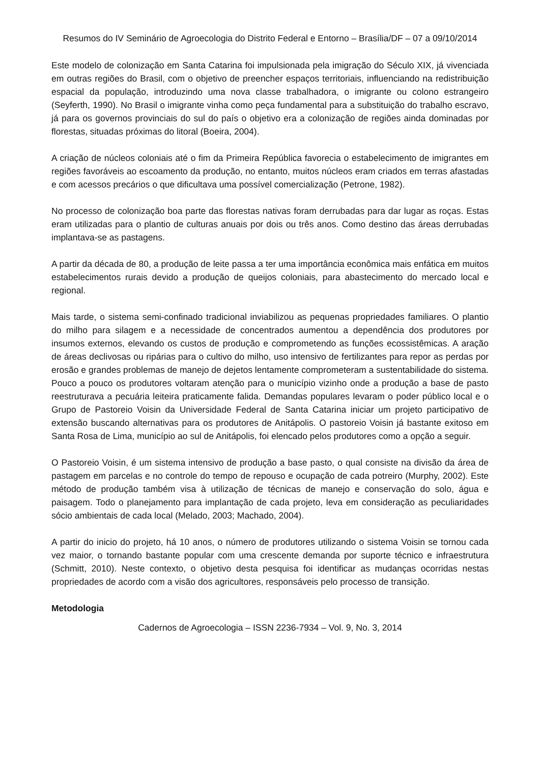Resumos do IV Seminário de Agroecologia do Distrito Federal e Entorno – Brasília/DF – 07 a 09/10/2014
Este modelo de colonização em Santa Catarina foi impulsionada pela imigração do Século XIX, já vivenciada em outras regiões do Brasil, com o objetivo de preencher espaços territoriais, influenciando na redistribuição espacial da população, introduzindo uma nova classe trabalhadora, o imigrante ou colono estrangeiro (Seyferth, 1990). No Brasil o imigrante vinha como peça fundamental para a substituição do trabalho escravo, já para os governos provinciais do sul do país o objetivo era a colonização de regiões ainda dominadas por florestas, situadas próximas do litoral (Boeira, 2004).
A criação de núcleos coloniais até o fim da Primeira República favorecia o estabelecimento de imigrantes em regiões favoráveis ao escoamento da produção, no entanto, muitos núcleos eram criados em terras afastadas e com acessos precários o que dificultava uma possível comercialização (Petrone, 1982).
No processo de colonização boa parte das florestas nativas foram derrubadas para dar lugar as roças. Estas eram utilizadas para o plantio de culturas anuais por dois ou três anos. Como destino das áreas derrubadas implantava-se as pastagens.
A partir da década de 80, a produção de leite passa a ter uma importância econômica mais enfática em muitos estabelecimentos rurais devido a produção de queijos coloniais, para abastecimento do mercado local e regional.
Mais tarde, o sistema semi-confinado tradicional inviabilizou as pequenas propriedades familiares. O plantio do milho para silagem e a necessidade de concentrados aumentou a dependência dos produtores por insumos externos, elevando os custos de produção e comprometendo as funções ecossistêmicas. A aração de áreas declivosas ou ripárias para o cultivo do milho, uso intensivo de fertilizantes para repor as perdas por erosão e grandes problemas de manejo de dejetos lentamente comprometeram a sustentabilidade do sistema. Pouco a pouco os produtores voltaram atenção para o município vizinho onde a produção a base de pasto reestruturava a pecuária leiteira praticamente falida. Demandas populares levaram o poder público local e o Grupo de Pastoreio Voisin da Universidade Federal de Santa Catarina iniciar um projeto participativo de extensão buscando alternativas para os produtores de Anitápolis. O pastoreio Voisin já bastante exitoso em Santa Rosa de Lima, município ao sul de Anitápolis, foi elencado pelos produtores como a opção a seguir.
O Pastoreio Voisin, é um sistema intensivo de produção a base pasto, o qual consiste na divisão da área de pastagem em parcelas e no controle do tempo de repouso e ocupação de cada potreiro (Murphy, 2002). Este método de produção também visa à utilização de técnicas de manejo e conservação do solo, água e paisagem. Todo o planejamento para implantação de cada projeto, leva em consideração as peculiaridades sócio ambientais de cada local (Melado, 2003; Machado, 2004).
A partir do inicio do projeto, há 10 anos, o número de produtores utilizando o sistema Voisin se tornou cada vez maior, o tornando bastante popular com uma crescente demanda por suporte técnico e infraestrutura (Schmitt, 2010). Neste contexto, o objetivo desta pesquisa foi identificar as mudanças ocorridas nestas propriedades de acordo com a visão dos agricultores, responsáveis pelo processo de transição.
Metodologia
Cadernos de Agroecologia – ISSN 2236-7934 – Vol. 9, No. 3, 2014